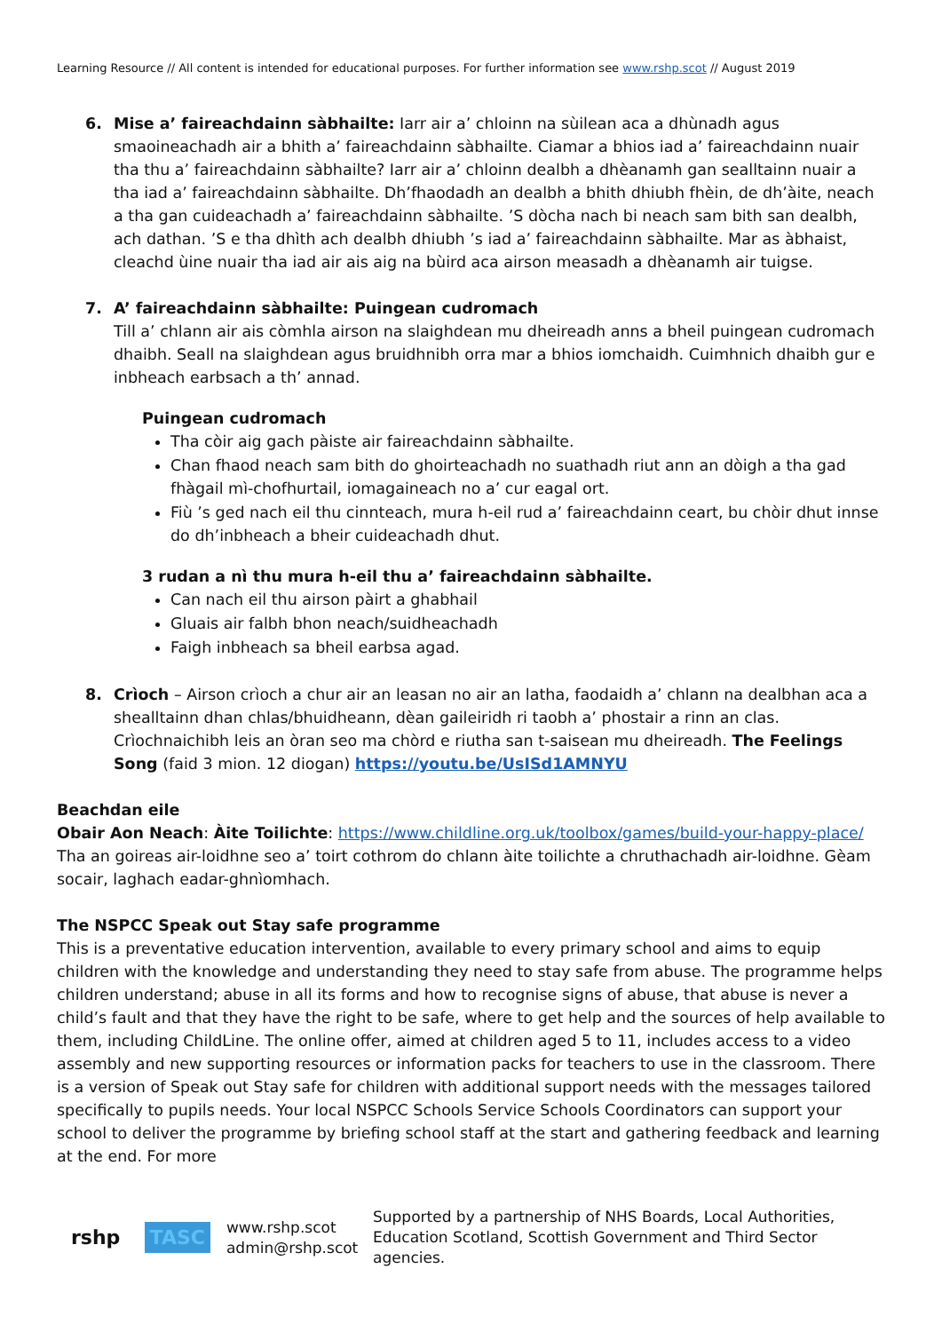Learning Resource // All content is intended for educational purposes. For further information see www.rshp.scot // August 2019
6. Mise a’ faireachdainn sàbhailte: Iarr air a’ chloinn na sùilean aca a dhùnadh agus smaoineachadh air a bhith a’ faireachdainn sàbhailte. Ciamar a bhios iad a’ faireachdainn nuair tha thu a’ faireachdainn sàbhailte? Iarr air a’ chloinn dealbh a dhèanamh gan sealltainn nuair a tha iad a’ faireachdainn sàbhailte. Dh’fhaodadh an dealbh a bhith dhiubh fhèin, de dh’àite, neach a tha gan cuideachadh a’ faireachdainn sàbhailte. ’S dòcha nach bi neach sam bith san dealbh, ach dathan. ’S e tha dhìth ach dealbh dhiubh ’s iad a’ faireachdainn sàbhailte. Mar as àbhaist, cleachd ùine nuair tha iad air ais aig na bùird aca airson measadh a dhèanamh air tuigse.
7. A’ faireachdainn sàbhailte: Puingean cudromach
Till a’ chlann air ais còmhla airson na slaighdean mu dheireadh anns a bheil puingean cudromach dhaibh. Seall na slaighdean agus bruidhnibh orra mar a bhios iomchaidh. Cuimhnich dhaibh gur e inbheach earbsach a th’ annad.
Puingean cudromach
Tha còir aig gach pàiste air faireachdainn sàbhailte.
Chan fhaod neach sam bith do ghoirteachadh no suathadh riut ann an dòigh a tha gad fhàgail mì-chofhurtail, iomagaineach no a’ cur eagal ort.
Fiù ’s ged nach eil thu cinnteach, mura h-eil rud a’ faireachdainn ceart, bu chòir dhut innse do dh’inbheach a bheir cuideachadh dhut.
3 rudan a nì thu mura h-eil thu a’ faireachdainn sàbhailte.
Can nach eil thu airson pàirt a ghabhail
Gluais air falbh bhon neach/suidheachadh
Faigh inbheach sa bheil earbsa agad.
8. Crìoch – Airson crìoch a chur air an leasan no air an latha, faodaidh a’ chlann na dealbhan aca a shealltainn dhan chlas/bhuidheann, dèan gaileiridh ri taobh a’ phostair a rinn an clas. Crìochnaichibh leis an òran seo ma chòrd e riutha san t-saisean mu dheireadh. The Feelings Song (faid 3 mion. 12 diogan) https://youtu.be/UsISd1AMNYU
Beachdan eile
Obair Aon Neach: Àite Toilichte: https://www.childline.org.uk/toolbox/games/build-your-happy-place/ Tha an goireas air-loidhne seo a’ toirt cothrom do chlann àite toilichte a chruthachadh air-loidhne. Gèam socair, laghach eadar-ghnìomhach.
The NSPCC Speak out Stay safe programme
This is a preventative education intervention, available to every primary school and aims to equip children with the knowledge and understanding they need to stay safe from abuse. The programme helps children understand; abuse in all its forms and how to recognise signs of abuse, that abuse is never a child’s fault and that they have the right to be safe, where to get help and the sources of help available to them, including ChildLine. The online offer, aimed at children aged 5 to 11, includes access to a video assembly and new supporting resources or information packs for teachers to use in the classroom. There is a version of Speak out Stay safe for children with additional support needs with the messages tailored specifically to pupils needs. Your local NSPCC Schools Service Schools Coordinators can support your school to deliver the programme by briefing school staff at the start and gathering feedback and learning at the end. For more
rshp
TASC
www.rshp.scot
admin@rshp.scot
Supported by a partnership of NHS Boards, Local Authorities,
Education Scotland, Scottish Government and Third Sector agencies.